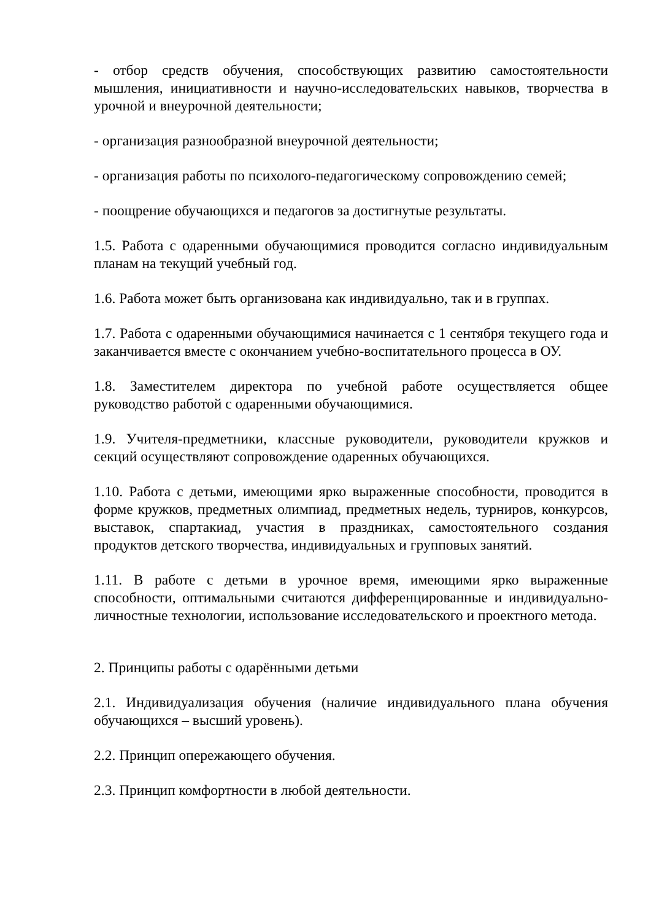- отбор средств обучения, способствующих развитию самостоятельности мышления, инициативности и научно-исследовательских навыков, творчества в урочной и внеурочной деятельности;
- организация разнообразной внеурочной деятельности;
- организация работы по психолого-педагогическому сопровождению семей;
- поощрение обучающихся и педагогов за достигнутые результаты.
1.5. Работа с одаренными обучающимися проводится согласно индивидуальным планам на текущий учебный год.
1.6. Работа может быть организована как индивидуально, так и в группах.
1.7. Работа с одаренными обучающимися начинается с 1 сентября текущего года и заканчивается вместе с окончанием учебно-воспитательного процесса в ОУ.
1.8. Заместителем директора по учебной работе осуществляется общее руководство работой с одаренными обучающимися.
1.9. Учителя-предметники, классные руководители, руководители кружков и секций осуществляют сопровождение одаренных обучающихся.
1.10. Работа с детьми, имеющими ярко выраженные способности, проводится в форме кружков, предметных олимпиад, предметных недель, турниров, конкурсов, выставок, спартакиад, участия в праздниках, самостоятельного создания продуктов детского творчества, индивидуальных и групповых занятий.
1.11. В работе с детьми в урочное время, имеющими ярко выраженные способности, оптимальными считаются дифференцированные и индивидуально-личностные технологии, использование исследовательского и проектного метода.
2. Принципы работы с одарёнными детьми
2.1. Индивидуализация обучения (наличие индивидуального плана обучения обучающихся – высший уровень).
2.2. Принцип опережающего обучения.
2.3. Принцип комфортности в любой деятельности.